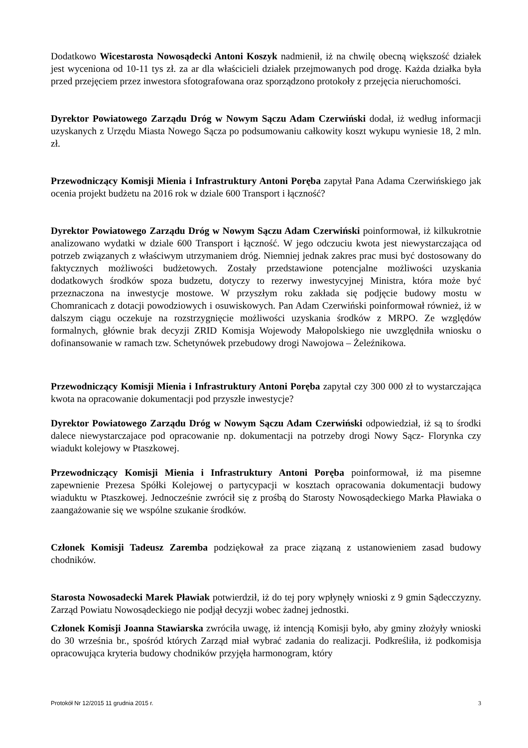Dodatkowo Wicestarosta Nowosądecki Antoni Koszyk nadmienił, iż na chwilę obecną większość działek jest wyceniona od 10-11 tys zł. za ar dla właścicieli działek przejmowanych pod drogę. Każda działka była przed przejęciem przez inwestora sfotografowana oraz sporządzono protokoły z przejęcia nieruchomości.
Dyrektor Powiatowego Zarządu Dróg w Nowym Sączu Adam Czerwiński dodał, iż według informacji uzyskanych z Urzędu Miasta Nowego Sącza po podsumowaniu całkowity koszt wykupu wyniesie 18, 2 mln. zł.
Przewodniczący Komisji Mienia i Infrastruktury Antoni Poręba zapytał Pana Adama Czerwińskiego jak ocenia projekt budżetu na 2016 rok w dziale 600 Transport i łączność?
Dyrektor Powiatowego Zarządu Dróg w Nowym Sączu Adam Czerwiński poinformował, iż kilkukrotnie analizowano wydatki w dziale 600 Transport i łączność. W jego odczuciu kwota jest niewystarczająca od potrzeb związanych z właściwym utrzymaniem dróg. Niemniej jednak zakres prac musi być dostosowany do faktycznych możliwości budżetowych. Zostały przedstawione potencjalne możliwości uzyskania dodatkowych środków spoza budzetu, dotyczy to rezerwy inwestycyjnej Ministra, która może być przeznaczona na inwestycje mostowe. W przyszłym roku zakłada się podjęcie budowy mostu w Chomranicach z dotacji powodziowych i osuwiskowych. Pan Adam Czerwiński poinformował również, iż w dalszym ciągu oczekuje na rozstrzygnięcie możliwości uzyskania środków z MRPO. Ze względów formalnych, głównie brak decyzji ZRID Komisja Wojewody Małopolskiego nie uwzględniła wniosku o dofinansowanie w ramach tzw. Schetynówek przebudowy drogi Nawojowa – Żeleźnikowa.
Przewodniczący Komisji Mienia i Infrastruktury Antoni Poręba zapytał czy 300 000 zł to wystarczająca kwota na opracowanie dokumentacji pod przyszłe inwestycje?
Dyrektor Powiatowego Zarządu Dróg w Nowym Sączu Adam Czerwiński odpowiedział, iż są to środki dalece niewystarczajace pod opracowanie np. dokumentacji na potrzeby drogi Nowy Sącz- Florynka czy wiadukt kolejowy w Ptaszkowej.
Przewodniczący Komisji Mienia i Infrastruktury Antoni Poręba poinformował, iż ma pisemne zapewnienie Prezesa Spółki Kolejowej o partycypacji w kosztach opracowania dokumentacji budowy wiaduktu w Ptaszkowej. Jednocześnie zwrócił się z prośbą do Starosty Nowosądeckiego Marka Pławiaka o zaangażowanie się we wspólne szukanie środków.
Członek Komisji Tadeusz Zaremba podziękował za prace ziązaną z ustanowieniem zasad budowy chodników.
Starosta Nowosadecki Marek Pławiak potwierdził, iż do tej pory wpłynęły wnioski z 9 gmin Sądecczyzny. Zarząd Powiatu Nowosądeckiego nie podjął decyzji wobec żadnej jednostki.
Członek Komisji Joanna Stawiarska zwróciła uwagę, iż intencją Komisji było, aby gminy złożyły wnioski do 30 września br., spośród których Zarząd miał wybrać zadania do realizacji. Podkreśliła, iż podkomisja opracowująca kryteria budowy chodników przyjęła harmonogram, który
Protokół Nr 12/2015 11 grudnia 2015 r. 3